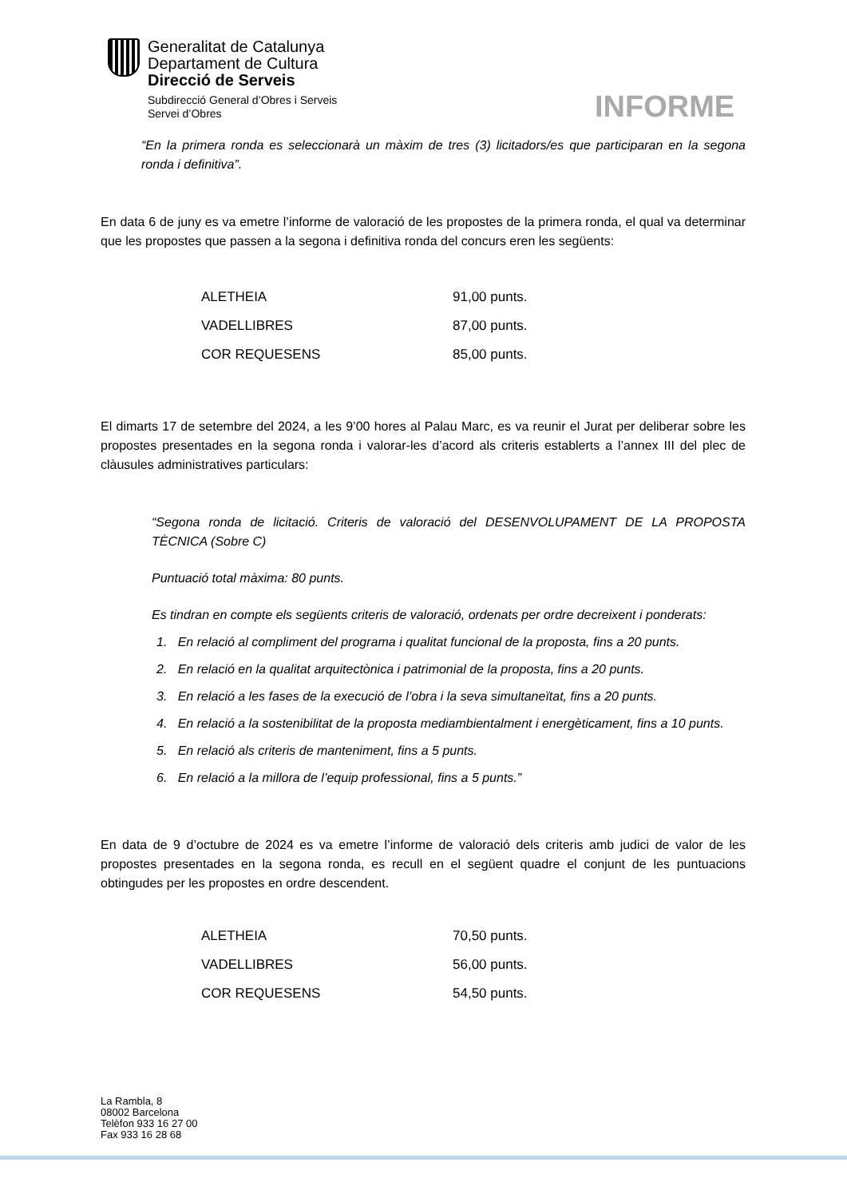Generalitat de Catalunya
Departament de Cultura
Direcció de Serveis
Subdirecció General d’Obres i Serveis
Servei d’Obres
INFORME
“En la primera ronda es seleccionarà un màxim de tres (3) licitadors/es que participaran en la segona ronda i definitiva”.
En data 6 de juny es va emetre l’informe de valoració de les propostes de la primera ronda, el qual va determinar que les propostes que passen a la segona i definitiva ronda del concurs eren les següents:
| ALETHEIA | 91,00 punts. |
| VADELLIBRES | 87,00 punts. |
| COR REQUESENS | 85,00 punts. |
El dimarts 17 de setembre del 2024, a les 9’00 hores al Palau Marc, es va reunir el Jurat per deliberar sobre les propostes presentades en la segona ronda i valorar-les d’acord als criteris establerts a l’annex III del plec de clàusules administratives particulars:
“Segona ronda de licitació. Criteris de valoració del DESENVOLUPAMENT DE LA PROPOSTA TÈCNICA (Sobre C)
Puntuació total màxima: 80 punts.
Es tindran en compte els següents criteris de valoració, ordenats per ordre decreixent i ponderats:
1. En relació al compliment del programa i qualitat funcional de la proposta, fins a 20 punts.
2. En relació en la qualitat arquitectònica i patrimonial de la proposta, fins a 20 punts.
3. En relació a les fases de la execució de l’obra i la seva simultaneïtat, fins a 20 punts.
4. En relació a la sostenibilitat de la proposta mediambientalment i energèticament, fins a 10 punts.
5. En relació als criteris de manteniment, fins a 5 punts.
6. En relació a la millora de l’equip professional, fins a 5 punts.”
En data de 9 d’octubre de 2024 es va emetre l’informe de valoració dels criteris amb judici de valor de les propostes presentades en la segona ronda, es recull en el següent quadre el conjunt de les puntuacions obtingudes per les propostes en ordre descendent.
| ALETHEIA | 70,50 punts. |
| VADELLIBRES | 56,00 punts. |
| COR REQUESENS | 54,50 punts. |
La Rambla, 8
08002 Barcelona
Telèfon 933 16 27 00
Fax 933 16 28 68